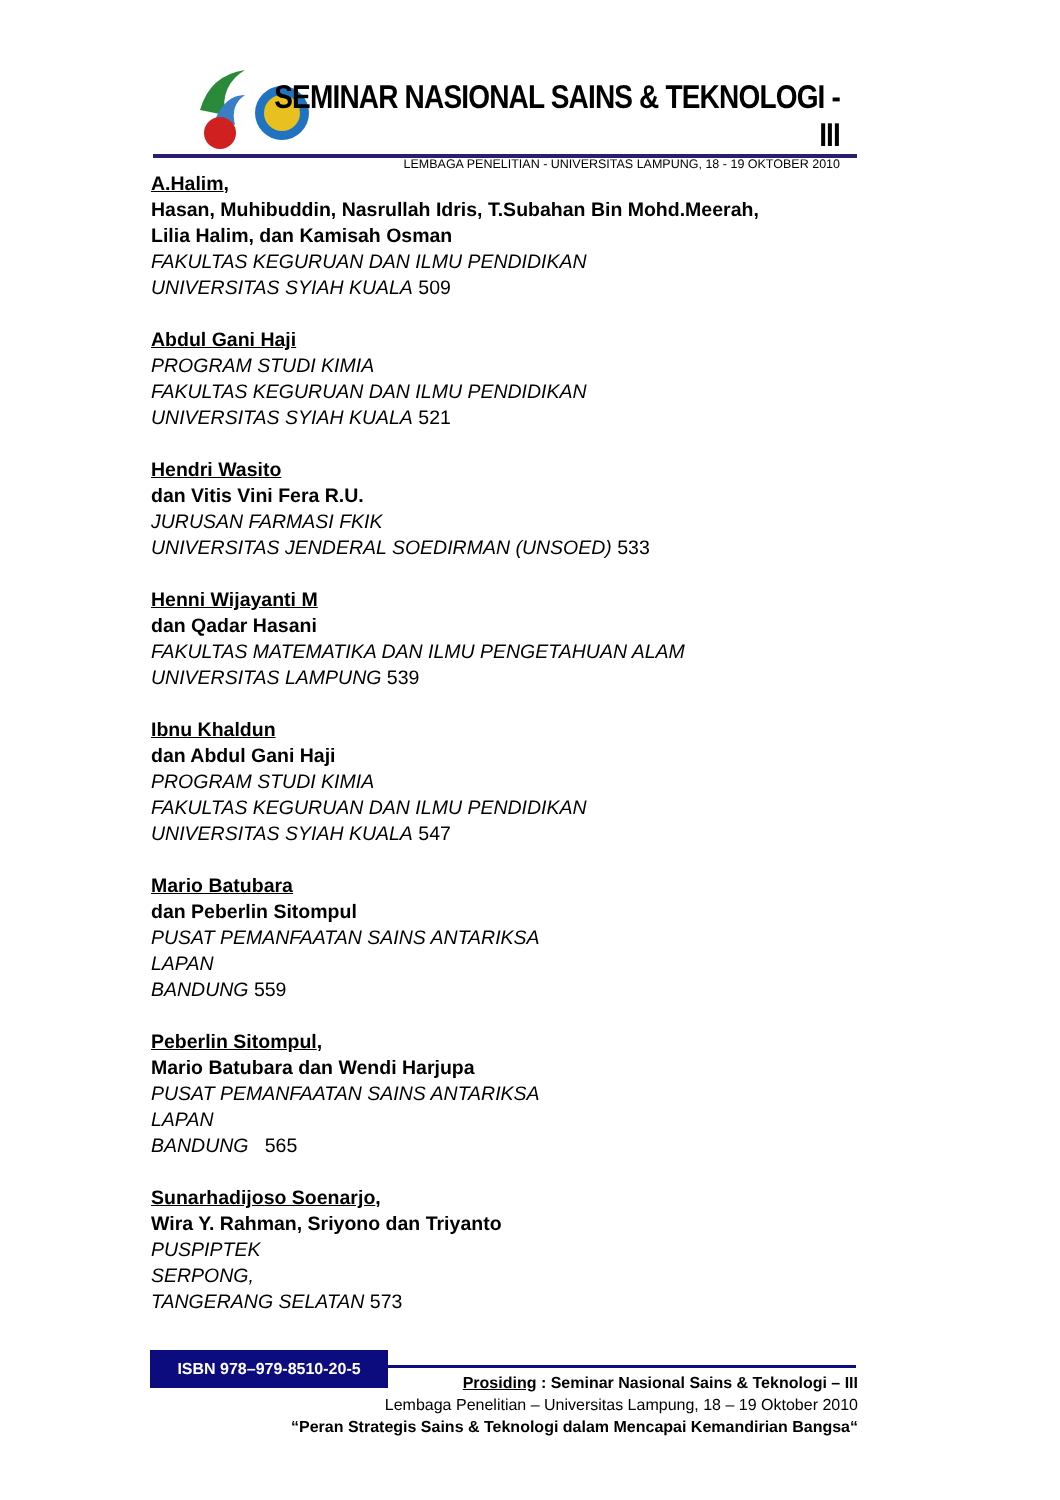SEMINAR NASIONAL SAINS & TEKNOLOGI - III
LEMBAGA PENELITIAN - UNIVERSITAS LAMPUNG, 18 - 19 OKTOBER 2010
A.Halim,
Hasan, Muhibuddin, Nasrullah Idris, T.Subahan Bin Mohd.Meerah,
Lilia Halim, dan Kamisah Osman
FAKULTAS KEGURUAN DAN ILMU PENDIDIKAN
UNIVERSITAS SYIAH KUALA 509
Abdul Gani Haji
PROGRAM STUDI KIMIA
FAKULTAS KEGURUAN DAN ILMU PENDIDIKAN
UNIVERSITAS SYIAH KUALA 521
Hendri Wasito
dan Vitis Vini Fera R.U.
JURUSAN FARMASI FKIK
UNIVERSITAS JENDERAL SOEDIRMAN (UNSOED) 533
Henni Wijayanti M
dan Qadar Hasani
FAKULTAS MATEMATIKA DAN ILMU PENGETAHUAN ALAM
UNIVERSITAS LAMPUNG 539
Ibnu Khaldun
dan Abdul Gani Haji
PROGRAM STUDI KIMIA
FAKULTAS KEGURUAN DAN ILMU PENDIDIKAN
UNIVERSITAS SYIAH KUALA 547
Mario Batubara
dan Peberlin Sitompul
PUSAT PEMANFAATAN SAINS ANTARIKSA
LAPAN
BANDUNG 559
Peberlin Sitompul,
Mario Batubara dan Wendi Harjupa
PUSAT PEMANFAATAN SAINS ANTARIKSA
LAPAN
BANDUNG 565
Sunarhadijoso Soenarjo,
Wira Y. Rahman, Sriyono dan Triyanto
PUSPIPTEK
SERPONG,
TANGERANG SELATAN 573
ISBN 978–979-8510-20-5
Prosiding : Seminar Nasional Sains & Teknologi – III
Lembaga Penelitian – Universitas Lampung, 18 – 19 Oktober 2010
“Peran Strategis Sains & Teknologi dalam Mencapai Kemandirian Bangsa“